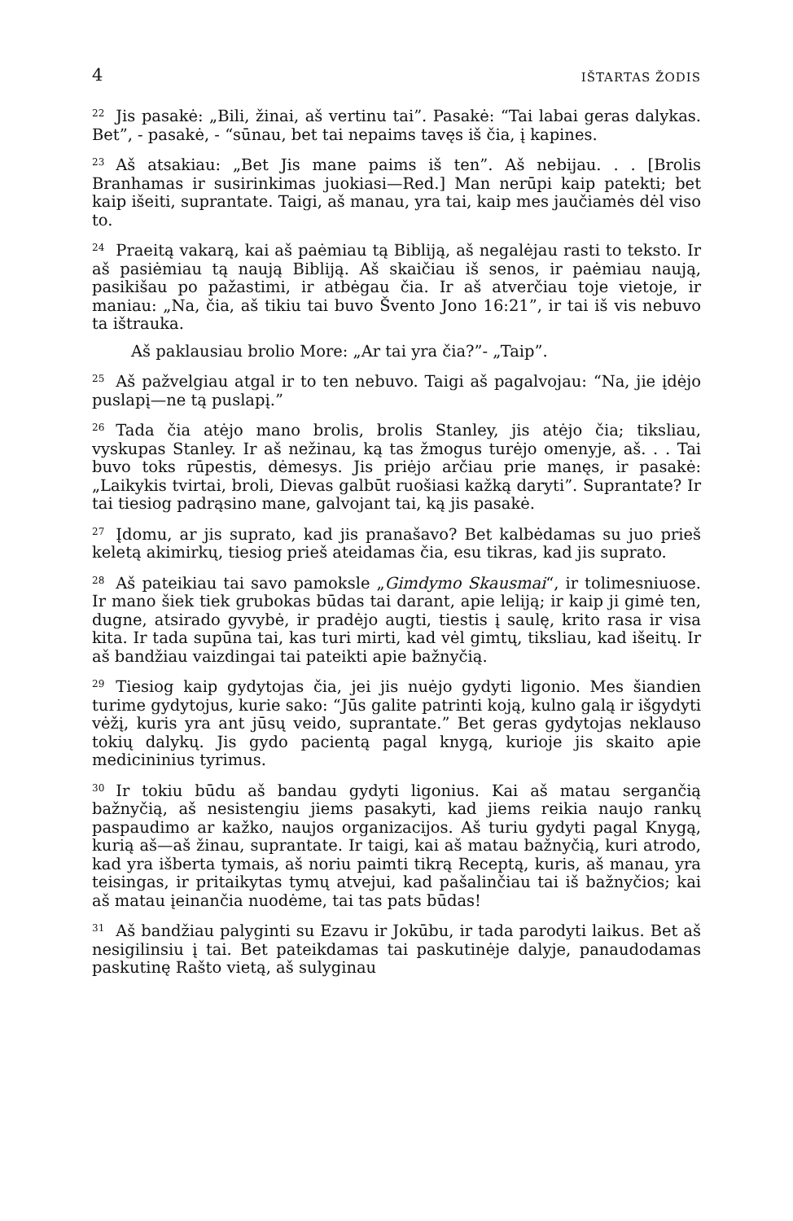4 IŠTARTAS ŽODIS
<sup>22</sup> Jis pasakė: „Bili, žinai, aš vertinu tai”. Pasakė: “Tai labai geras dalykas. Bet”, - pasakė, - “sūnau, bet tai nepaims tavęs iš čia, į kapines.
<sup>23</sup> Aš atsakiau: „Bet Jis mane paims iš ten”. Aš nebijau. . . [Brolis Branhamas ir susirinkimas juokiasi—Red.] Man nerūpi kaip patekti; bet kaip išeiti, suprantate. Taigi, aš manau, yra tai, kaip mes jaučiamės dėl viso to.
<sup>24</sup> Praeitą vakarą, kai aš paėmiau tą Bibliją, aš negalėjau rasti to teksto. Ir aš pasiėmiau tą naują Bibliją. Aš skaičiau iš senos, ir paėmiau naują, pasikišau po pažastimi, ir atbėgau čia. Ir aš atverčiau toje vietoje, ir maniau: „Na, čia, aš tikiu tai buvo Švento Jono 16:21”, ir tai iš vis nebuvo ta ištrauka.
Aš paklausiau brolio More: „Ar tai yra čia?”- „Taip”.
<sup>25</sup> Aš pažvelgiau atgal ir to ten nebuvo. Taigi aš pagalvojau: “Na, jie įdėjo puslapį—ne tą puslapį.”
<sup>26</sup> Tada čia atėjo mano brolis, brolis Stanley, jis atėjo čia; tiksliau, vyskupas Stanley. Ir aš nežinau, ką tas žmogus turėjo omenyje, aš. . . Tai buvo toks rūpestis, dėmesys. Jis priėjo arčiau prie manęs, ir pasakė: „Laikykis tvirtai, broli, Dievas galbūt ruošiasi kažką daryti”. Suprantate? Ir tai tiesiog padrąsino mane, galvojant tai, ką jis pasakė.
<sup>27</sup> Įdomu, ar jis suprato, kad jis pranašavo? Bet kalbėdamas su juo prieš keletą akimirkų, tiesiog prieš ateidamas čia, esu tikras, kad jis suprato.
<sup>28</sup> Aš pateikiau tai savo pamoksle „Gimdymo Skausmai“, ir tolimesniuose. Ir mano šiek tiek grubokas būdas tai darant, apie leliją; ir kaip ji gimė ten, dugne, atsirado gyvybė, ir pradėjo augti, tiestis į saulę, krito rasa ir visa kita. Ir tada supūna tai, kas turi mirti, kad vėl gimtų, tiksliau, kad išeitų. Ir aš bandžiau vaizdingai tai pateikti apie bažnyčią.
<sup>29</sup> Tiesiog kaip gydytojas čia, jei jis nuėjo gydyti ligonio. Mes šiandien turime gydytojus, kurie sako: “Jūs galite patrinti koją, kulno galą ir išgydyti vėžį, kuris yra ant jūsų veido, suprantate.” Bet geras gydytojas neklauso tokių dalykų. Jis gydo pacientą pagal knygą, kurioje jis skaito apie medicininius tyrimus.
<sup>30</sup> Ir tokiu būdu aš bandau gydyti ligonius. Kai aš matau sergančią bažnyčią, aš nesistengiu jiems pasakyti, kad jiems reikia naujo rankų paspaudimo ar kažko, naujos organizacijos. Aš turiu gydyti pagal Knygą, kurią aš—aš žinau, suprantate. Ir taigi, kai aš matau bažnyčią, kuri atrodo, kad yra išberta tymais, aš noriu paimti tikrą Receptą, kuris, aš manau, yra teisingas, ir pritaikytas tymų atvejui, kad pašalinčiau tai iš bažnyčios; kai aš matau įeinančia nuodėme, tai tas pats būdas!
<sup>31</sup> Aš bandžiau palyginti su Ezavu ir Jokūbu, ir tada parodyti laikus. Bet aš nesigilinsiu į tai. Bet pateikdamas tai paskutinėje dalyje, panaudodamas paskutinę Rašto vietą, aš sulyginau